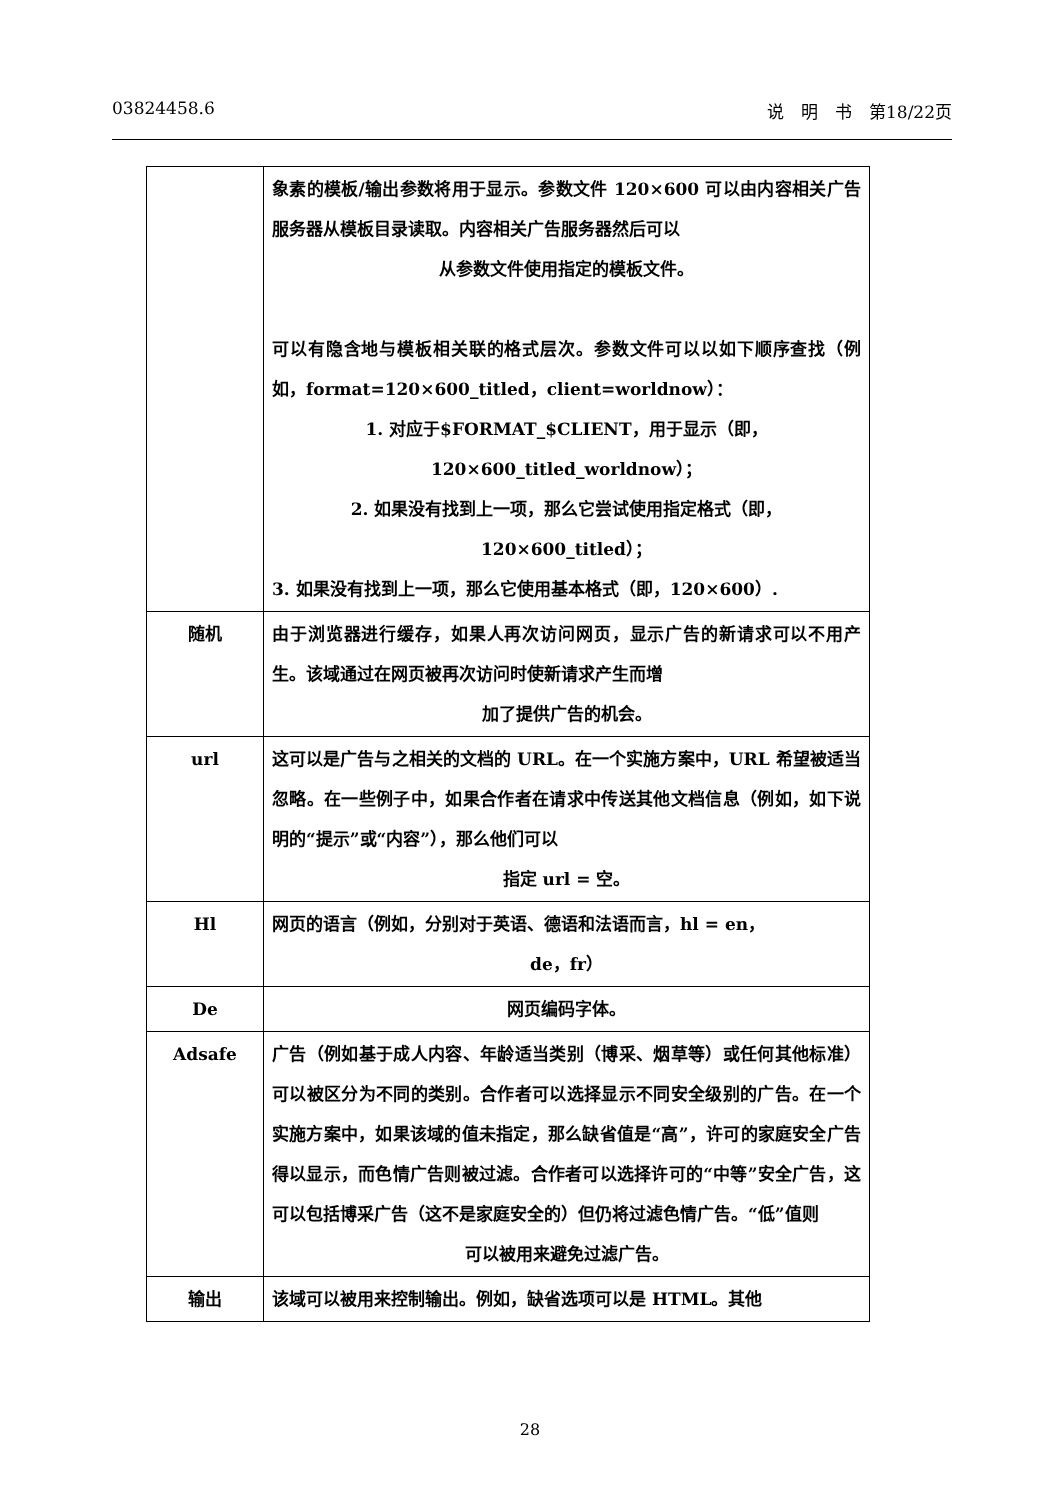03824458.6 说　明　书　第18/22页
| | 象素的模板/输出参数将用于显示。参数文件 120×600 可以由内容相关广告服务器从模板目录读取。内容相关广告服务器然后可以 从参数文件使用指定的模板文件。 可以有隐含地与模板相关联的格式层次。参数文件可以以如下顺序查找（例如，format=120×600_titled，client=worldnow）： 1. 对应于$FORMAT_$CLIENT，用于显示（即， 120×600_titled_worldnow）； 2. 如果没有找到上一项，那么它尝试使用指定格式（即， 120×600_titled）； 3. 如果没有找到上一项，那么它使用基本格式（即，120×600）. |
| 随机 | 由于浏览器进行缓存，如果人再次访问网页，显示广告的新请求可以不用产生。该域通过在网页被再次访问时使新请求产生而增 加了提供广告的机会。 |
| url | 这可以是广告与之相关的文档的 URL。在一个实施方案中，URL 希望被适当忽略。在一些例子中，如果合作者在请求中传送其他文档信息（例如，如下说明的“提示”或“内容”），那么他们可以 指定 url = 空。 |
| Hl | 网页的语言（例如，分别对于英语、德语和法语而言，hl = en， de，fr） |
| De | 网页编码字体。 |
| Adsafe | 广告（例如基于成人内容、年龄适当类别（博采、烟草等）或任何其他标准）可以被区分为不同的类别。合作者可以选择显示不同安全级别的广告。在一个实施方案中，如果该域的值未指定，那么缺省值是“高”，许可的家庭安全广告得以显示，而色情广告则被过滤。合作者可以选择许可的“中等”安全广告，这可以包括博采广告（这不是家庭安全的）但仍将过滤色情广告。“低”值则 可以被用来避免过滤广告。 |
| 输出 | 该域可以被用来控制输出。例如，缺省选项可以是 HTML。其他 |
28